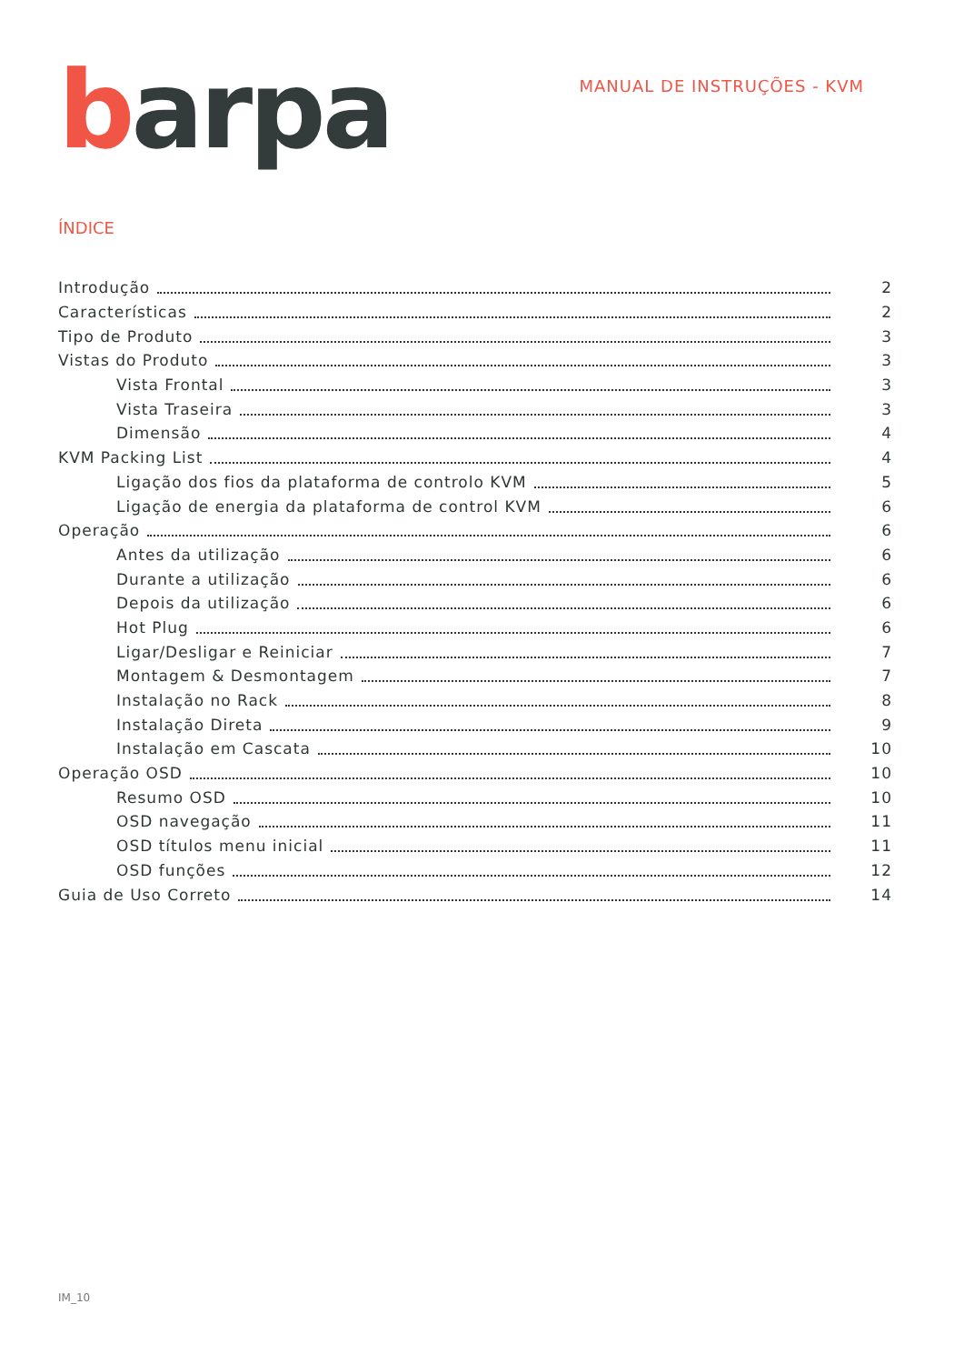barpa
MANUAL DE INSTRUÇÕES - KVM
ÍNDICE
Introdução 2
Características 2
Tipo de Produto 3
Vistas do Produto 3
Vista Frontal 3
Vista Traseira 3
Dimensão 4
KVM Packing List 4
Ligação dos fios da plataforma de controlo KVM 5
Ligação de energia da plataforma de control KVM 6
Operação 6
Antes da utilização 6
Durante a utilização 6
Depois da utilização 6
Hot Plug 6
Ligar/Desligar e Reiniciar 7
Montagem & Desmontagem 7
Instalação no Rack 8
Instalação Direta 9
Instalação em Cascata 10
Operação OSD 10
Resumo OSD 10
OSD navegação 11
OSD títulos menu inicial 11
OSD funções 12
Guia de Uso Correto 14
IM_10